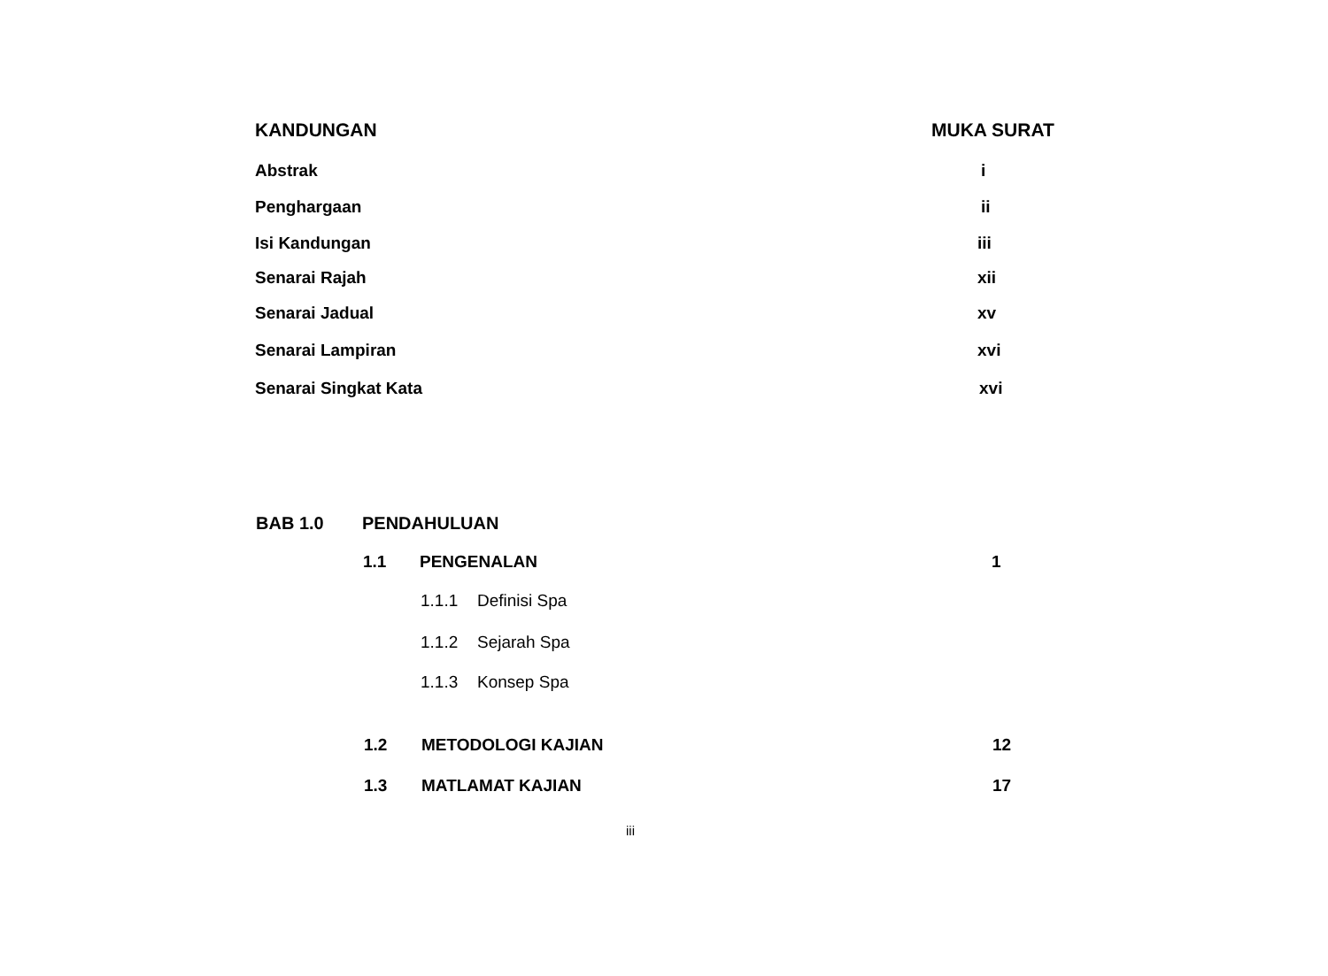KANDUNGAN MUKA SURAT
Abstrak i
Penghargaan ii
Isi Kandungan iii
Senarai Rajah xii
Senarai Jadual xv
Senarai Lampiran xvi
Senarai Singkat Kata xvi
BAB 1.0 PENDAHULUAN 1.1 PENGENALAN 1
1.1.1 Definisi Spa
1.1.2 Sejarah Spa
1.1.3 Konsep Spa
1.2 METODOLOGI KAJIAN 12
1.3 MATLAMAT KAJIAN 17
iii